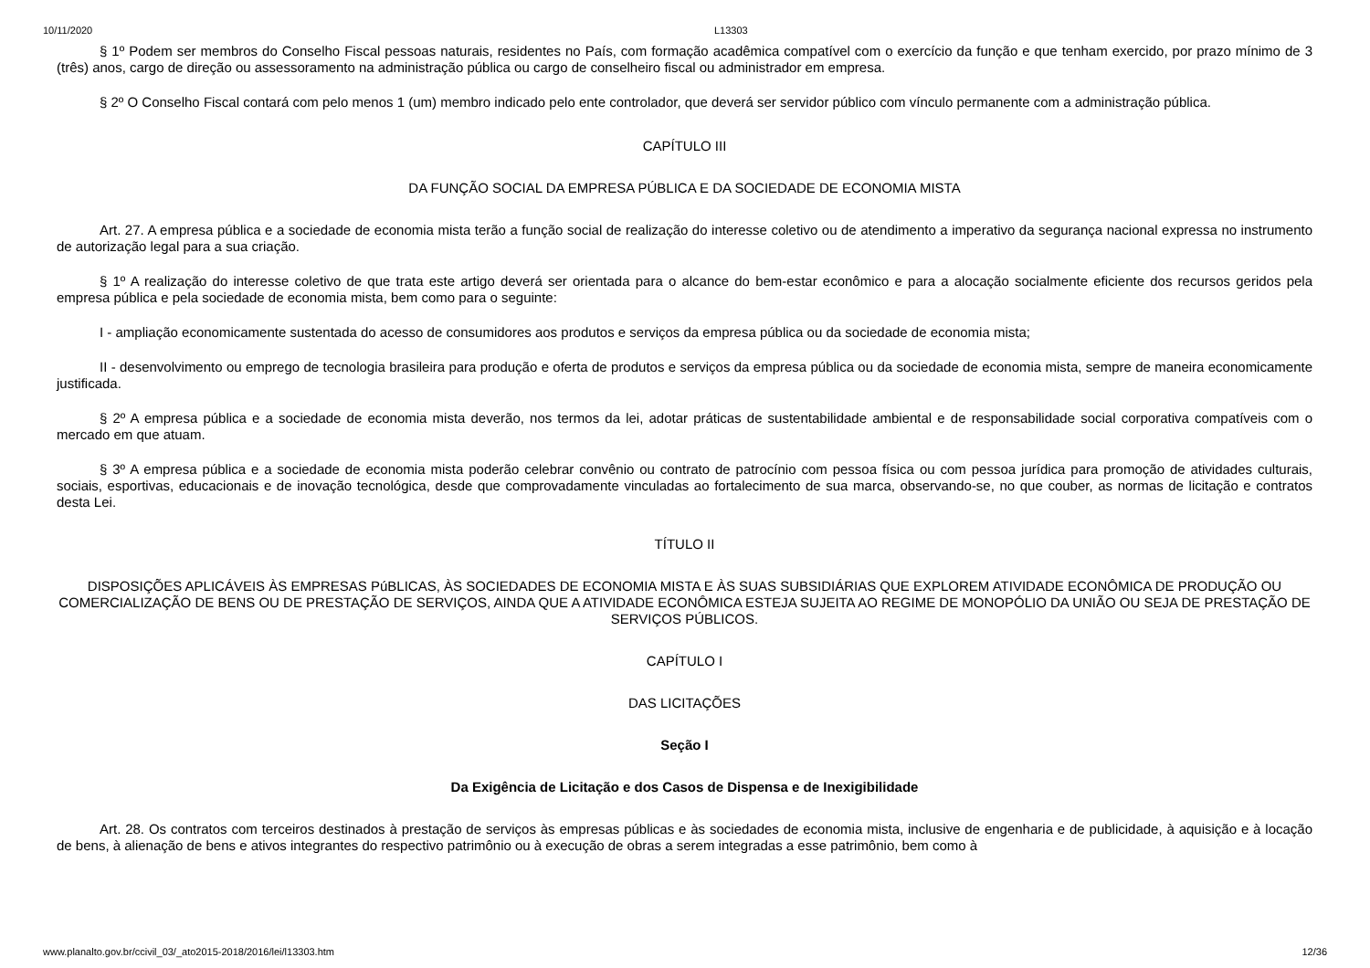10/11/2020 L13303
§ 1º Podem ser membros do Conselho Fiscal pessoas naturais, residentes no País, com formação acadêmica compatível com o exercício da função e que tenham exercido, por prazo mínimo de 3 (três) anos, cargo de direção ou assessoramento na administração pública ou cargo de conselheiro fiscal ou administrador em empresa.
§ 2º O Conselho Fiscal contará com pelo menos 1 (um) membro indicado pelo ente controlador, que deverá ser servidor público com vínculo permanente com a administração pública.
CAPÍTULO III
DA FUNÇÃO SOCIAL DA EMPRESA PÚBLICA E DA SOCIEDADE DE ECONOMIA MISTA
Art. 27. A empresa pública e a sociedade de economia mista terão a função social de realização do interesse coletivo ou de atendimento a imperativo da segurança nacional expressa no instrumento de autorização legal para a sua criação.
§ 1º A realização do interesse coletivo de que trata este artigo deverá ser orientada para o alcance do bem-estar econômico e para a alocação socialmente eficiente dos recursos geridos pela empresa pública e pela sociedade de economia mista, bem como para o seguinte:
I - ampliação economicamente sustentada do acesso de consumidores aos produtos e serviços da empresa pública ou da sociedade de economia mista;
II - desenvolvimento ou emprego de tecnologia brasileira para produção e oferta de produtos e serviços da empresa pública ou da sociedade de economia mista, sempre de maneira economicamente justificada.
§ 2º A empresa pública e a sociedade de economia mista deverão, nos termos da lei, adotar práticas de sustentabilidade ambiental e de responsabilidade social corporativa compatíveis com o mercado em que atuam.
§ 3º A empresa pública e a sociedade de economia mista poderão celebrar convênio ou contrato de patrocínio com pessoa física ou com pessoa jurídica para promoção de atividades culturais, sociais, esportivas, educacionais e de inovação tecnológica, desde que comprovadamente vinculadas ao fortalecimento de sua marca, observando-se, no que couber, as normas de licitação e contratos desta Lei.
TÍTULO II
DISPOSIÇÕES APLICÁVEIS ÀS EMPRESAS PúBLICAS, ÀS SOCIEDADES DE ECONOMIA MISTA E ÀS SUAS SUBSIDIÁRIAS QUE EXPLOREM ATIVIDADE ECONÔMICA DE PRODUÇÃO OU COMERCIALIZAÇÃO DE BENS OU DE PRESTAÇÃO DE SERVIÇOS, AINDA QUE A ATIVIDADE ECONÔMICA ESTEJA SUJEITA AO REGIME DE MONOPÓLIO DA UNIÃO OU SEJA DE PRESTAÇÃO DE SERVIÇOS PÚBLICOS.
CAPÍTULO I
DAS LICITAÇÕES
Seção I
Da Exigência de Licitação e dos Casos de Dispensa e de Inexigibilidade
Art. 28. Os contratos com terceiros destinados à prestação de serviços às empresas públicas e às sociedades de economia mista, inclusive de engenharia e de publicidade, à aquisição e à locação de bens, à alienação de bens e ativos integrantes do respectivo patrimônio ou à execução de obras a serem integradas a esse patrimônio, bem como à
www.planalto.gov.br/ccivil_03/_ato2015-2018/2016/lei/l13303.htm 12/36